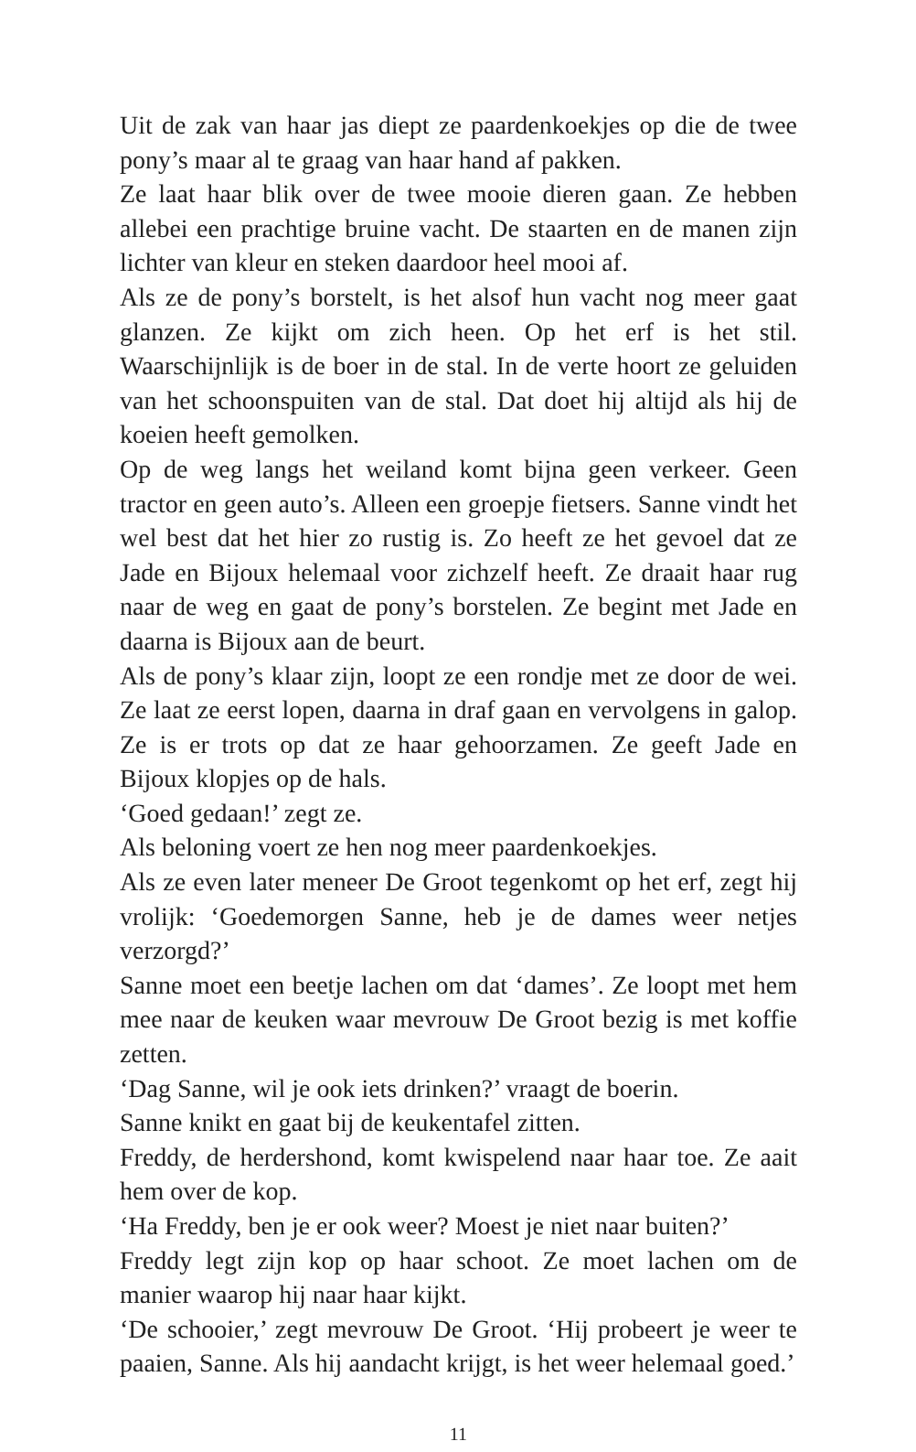Uit de zak van haar jas diept ze paardenkoekjes op die de twee pony’s maar al te graag van haar hand af pakken.
Ze laat haar blik over de twee mooie dieren gaan. Ze hebben allebei een prachtige bruine vacht. De staarten en de manen zijn lichter van kleur en steken daardoor heel mooi af.
Als ze de pony’s borstelt, is het alsof hun vacht nog meer gaat glanzen. Ze kijkt om zich heen. Op het erf is het stil. Waarschijnlijk is de boer in de stal. In de verte hoort ze geluiden van het schoonspuiten van de stal. Dat doet hij altijd als hij de koeien heeft gemolken.
Op de weg langs het weiland komt bijna geen verkeer. Geen tractor en geen auto’s. Alleen een groepje fietsers. Sanne vindt het wel best dat het hier zo rustig is. Zo heeft ze het gevoel dat ze Jade en Bijoux helemaal voor zichzelf heeft. Ze draait haar rug naar de weg en gaat de pony’s borstelen. Ze begint met Jade en daarna is Bijoux aan de beurt.
Als de pony’s klaar zijn, loopt ze een rondje met ze door de wei. Ze laat ze eerst lopen, daarna in draf gaan en vervolgens in galop. Ze is er trots op dat ze haar gehoorzamen. Ze geeft Jade en Bijoux klopjes op de hals.
‘Goed gedaan!’ zegt ze.
Als beloning voert ze hen nog meer paardenkoekjes.
Als ze even later meneer De Groot tegenkomt op het erf, zegt hij vrolijk: ‘Goedemorgen Sanne, heb je de dames weer netjes verzorgd?’
Sanne moet een beetje lachen om dat ‘dames’. Ze loopt met hem mee naar de keuken waar mevrouw De Groot bezig is met koffie zetten.
‘Dag Sanne, wil je ook iets drinken?’ vraagt de boerin.
Sanne knikt en gaat bij de keukentafel zitten.
Freddy, de herdershond, komt kwispelend naar haar toe. Ze aait hem over de kop.
‘Ha Freddy, ben je er ook weer? Moest je niet naar buiten?’
Freddy legt zijn kop op haar schoot. Ze moet lachen om de manier waarop hij naar haar kijkt.
‘De schooier,’ zegt mevrouw De Groot. ‘Hij probeert je weer te paaien, Sanne. Als hij aandacht krijgt, is het weer helemaal goed.’
11